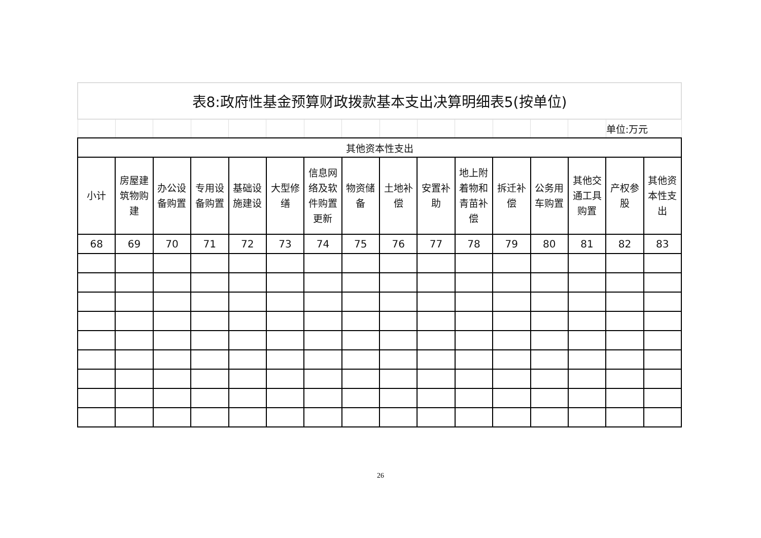| 表8:政府性基金预算财政拨款基本支出决算明细表5(按单位) | | | | | | | | | | | | | | | |
| | | | | | | | | | | | | | | 单位:万元 | |
| 其他资本性支出 | | | | | | | | | | | | | | | |
| 小计 | 房屋建筑物购建 | 办公设备购置 | 专用设备购置 | 基础设施建设 | 大型修缮 | 信息网络及软件购置更新 | 物资储备 | 土地补偿 | 安置补助 | 地上附着物和青苗补偿 | 拆迁补偿 | 公务用车购置 | 其他交通工具购置 | 产权参股 | 其他资本性支出 |
| 68 | 69 | 70 | 71 | 72 | 73 | 74 | 75 | 76 | 77 | 78 | 79 | 80 | 81 | 82 | 83 |
26